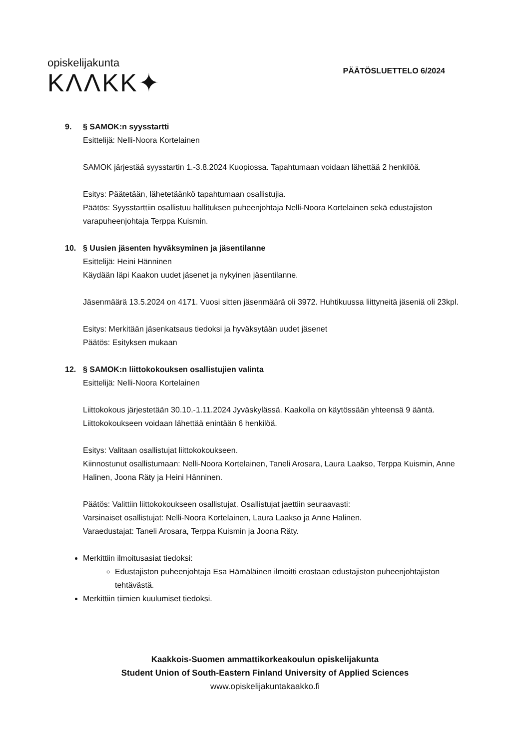opiskelijakunta
KΛΛKK✦
PÄÄTÖSLUETTELO 6/2024
9. § SAMOK:n syysstartti
Esittelijä: Nelli-Noora Kortelainen
SAMOK järjestää syysstartin 1.-3.8.2024 Kuopiossa. Tapahtumaan voidaan lähettää 2 henkilöä.
Esitys: Päätetään, lähetetäänkö tapahtumaan osallistujia.
Päätös: Syysstarttiin osallistuu hallituksen puheenjohtaja Nelli-Noora Kortelainen sekä edustajiston varapuheenjohtaja Terppa Kuismin.
10. § Uusien jäsenten hyväksyminen ja jäsentilanne
Esittelijä: Heini Hänninen
Käydään läpi Kaakon uudet jäsenet ja nykyinen jäsentilanne.
Jäsenmäärä 13.5.2024 on 4171. Vuosi sitten jäsenmäärä oli 3972. Huhtikuussa liittyneitä jäseniä oli 23kpl.
Esitys: Merkitään jäsenkatsaus tiedoksi ja hyväksytään uudet jäsenet
Päätös: Esityksen mukaan
12. § SAMOK:n liittokokouksen osallistujien valinta
Esittelijä: Nelli-Noora Kortelainen
Liittokokous järjestetään 30.10.-1.11.2024 Jyväskylässä. Kaakolla on käytössään yhteensä 9 ääntä. Liittokokoukseen voidaan lähettää enintään 6 henkilöä.
Esitys: Valitaan osallistujat liittokokoukseen.
Kiinnostunut osallistumaan: Nelli-Noora Kortelainen, Taneli Arosara, Laura Laakso, Terppa Kuismin, Anne Halinen, Joona Räty ja Heini Hänninen.
Päätös: Valittiin liittokokoukseen osallistujat. Osallistujat jaettiin seuraavasti:
Varsinaiset osallistujat: Nelli-Noora Kortelainen, Laura Laakso ja Anne Halinen.
Varaedustajat: Taneli Arosara, Terppa Kuismin ja Joona Räty.
Merkittiin ilmoitusasiat tiedoksi:
Edustajiston puheenjohtaja Esa Hämäläinen ilmoitti erostaan edustajiston puheenjohtajiston tehtävästä.
Merkittiin tiimien kuulumiset tiedoksi.
Kaakkois-Suomen ammattikorkeakoulun opiskelijakunta
Student Union of South-Eastern Finland University of Applied Sciences
www.opiskelijakuntakaakko.fi